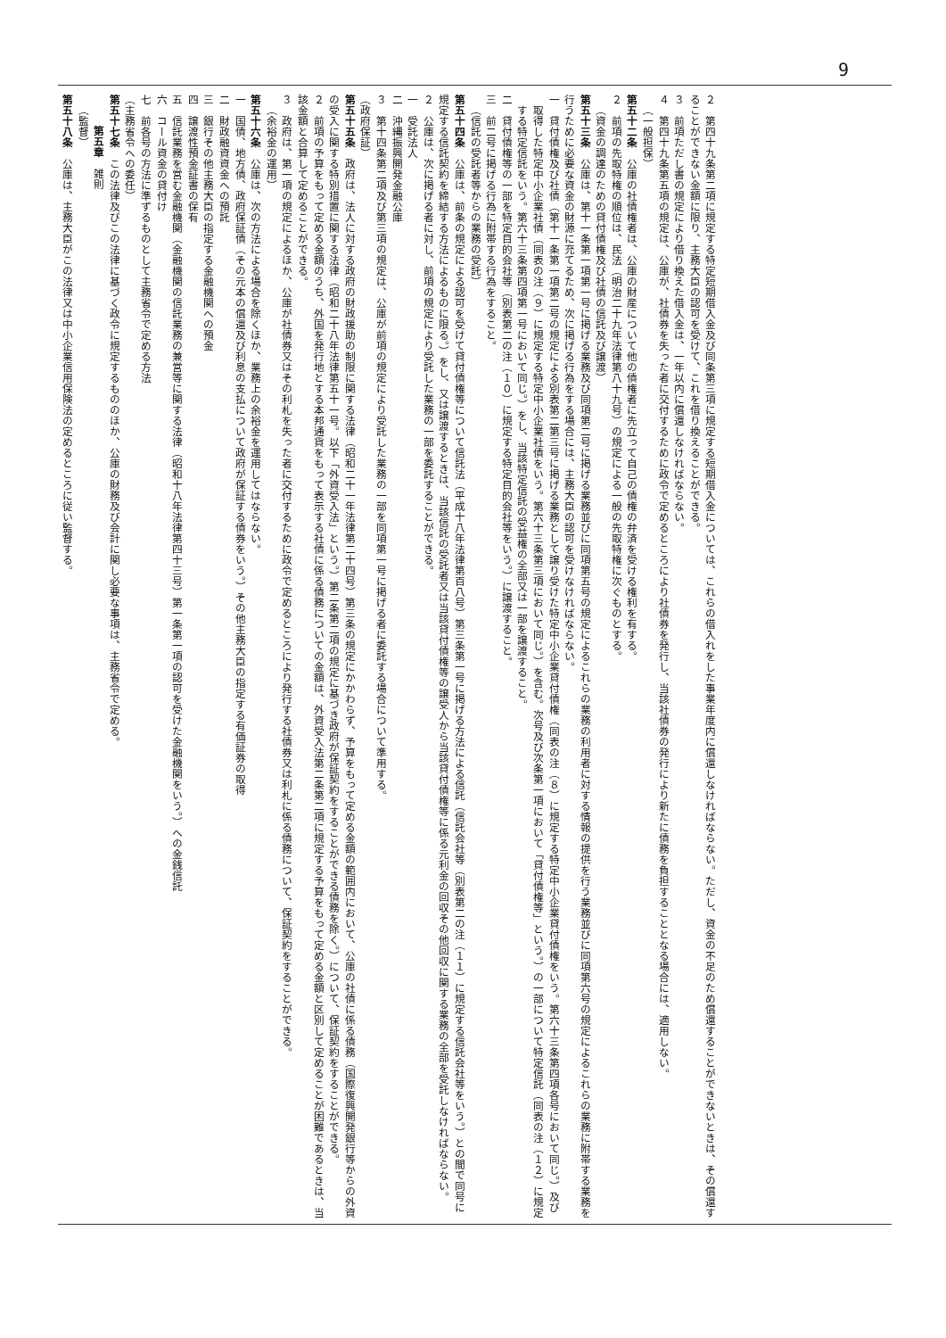9
２　第四十九条第二項に規定する特定短期借入金及び同条第三項に規定する短期借入金については、これらの借入れをした事業年度内に償還しなければならない。ただし、資金の不足のため償還することができないときは、その償還することができない金額に限り、主務大臣の認可を受けて、これを借り換えることができる。
３　前項ただし書の規定により借り換えた借入金は、一年以内に償還しなければならない。
４　第四十九条第五項の規定は、公庫が、社債券を失った者に交付するために政令で定めるところにより社債券を発行し、当該社債券の発行により新たに債務を負担することとなる場合には、適用しない。
（一般担保）
第五十二条　公庫の社債権者は、公庫の財産について他の債権者に先立って自己の債権の弁済を受ける権利を有する。
２　前項の先取特権の順位は、民法（明治二十九年法律第八十九号）の規定による一般の先取特権に次ぐものとする。
（資金の調達のための貸付債権及び社債の信託及び譲渡）
第五十三条　公庫は、第十一条第一項第一号に掲げる業務及び同項第二号に掲げる業務並びに同項第五号の規定によるこれらの業務の利用者に対する情報の提供を行う業務並びに同項第六号の規定によるこれらの業務に附帯する業務を行うために必要な資金の財源に充てるため、次に掲げる行為をする場合には、主務大臣の認可を受けなければならない。
一　貸付債権及び社債（第十一条第一項第二号の規定による別表第二第三号に掲げる業務として譲り受けた特定中小企業貸付債権（同表の注（８）に規定する特定中小企業貸付債権をいう。第六十三条第四項各号において同じ。）及び取得した特定中小企業社債（同表の注（９）に規定する特定中小企業社債をいう。第六十三条第三項において同じ。）を含む。次号及び次条第一項において「貸付債権等」という。）の一部について特定信託（同表の注（１２）に規定する特定信託をいう。第六十三条第四項第一号において同じ。）をし、当該特定信託の受益権の全部又は一部を譲渡すること。
二　貸付債権等の一部を特定目的会社等（別表第二の注（１０）に規定する特定目的会社等をいう。）に譲渡すること。
三　前二号に掲げる行為に附帯する行為をすること。
（信託の受託者等からの業務の受託）
第五十四条　公庫は、前条の規定による認可を受けて貸付債権等について信託法（平成十八年法律第百八号）第三条第一号に掲げる方法による信託（信託会社等（別表第二の注（１１）に規定する信託会社等をいう。）との間で同号に規定する信託契約を締結する方法によるものに限る。）をし、又は譲渡するときは、当該信託の受託者又は当該貸付債権等の譲受人から当該貸付債権等に係る元利金の回収その他回収に関する業務の全部を受託しなければならない。
２　公庫は、次に掲げる者に対し、前項の規定により受託した業務の一部を委託することができる。
一　受託法人
二　沖縄振興開発金融公庫
３　第十四条第二項及び第三項の規定は、公庫が前項の規定により受託した業務の一部を同項第一号に掲げる者に委託する場合について準用する。
（政府保証）
第五十五条　政府は、法人に対する政府の財政援助の制限に関する法律（昭和二十一年法律第二十四号）第三条の規定にかかわらず、予算をもって定める金額の範囲内において、公庫の社債に係る債務（国際復興開発銀行等からの外資の受入に関する特別措置に関する法律（昭和二十八年法律第五十一号。以下「外資受入法」という。）第二条第二項の規定に基づき政府が保証契約をすることができる債務を除く。）について、保証契約をすることができる。
２　前項の予算をもって定める金額のうち、外国を発行地とする本邦通貨をもって表示する社債に係る債務についての金額は、外資受入法第二条第二項に規定する予算をもって定める金額と区別して定めることが困難であるときは、当該金額と合算して定めることができる。
３　政府は、第一項の規定によるほか、公庫が社債券又はその利札を失った者に交付するために政令で定めるところにより発行する社債券又は利札に係る債務について、保証契約をすることができる。
（余裕金の運用）
第五十六条　公庫は、次の方法による場合を除くほか、業務上の余裕金を運用してはならない。
一　国債、地方債、政府保証債（その元本の償還及び利息の支払について政府が保証する債券をいう。）その他主務大臣の指定する有価証券の取得
二　財政融資資金への預託
三　銀行その他主務大臣の指定する金融機関への預金
四　譲渡性預金証書の保有
五　信託業務を営む金融機関（金融機関の信託業務の兼営等に関する法律（昭和十八年法律第四十三号）第一条第一項の認可を受けた金融機関をいう。）への金銭信託
六　コール資金の貸付け
七　前各号の方法に準ずるものとして主務省令で定める方法
（主務省令への委任）
第五十七条　この法律及びこの法律に基づく政令に規定するもののほか、公庫の財務及び会計に関し必要な事項は、主務省令で定める。
第五章　雑則
（監督）
第五十八条　公庫は、主務大臣がこの法律又は中小企業信用保険法の定めるところに従い監督する。